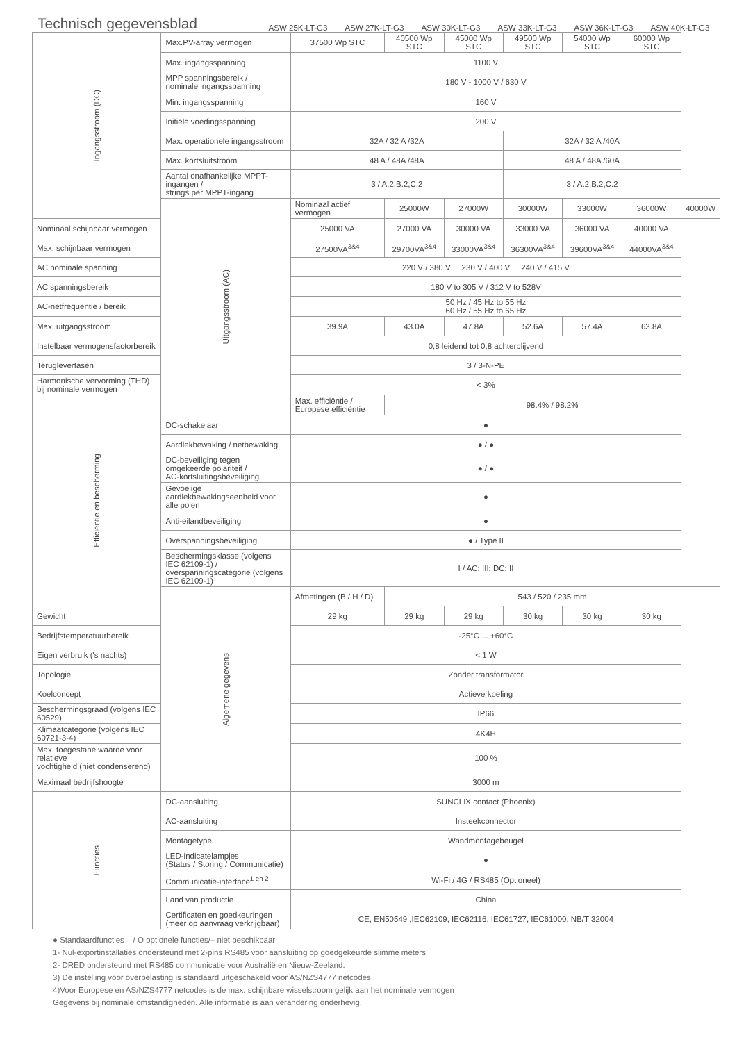Technisch gegevensblad
ASW 25K-LT-G3 ASW 27K-LT-G3 ASW 30K-LT-G3 ASW 33K-LT-G3 ASW 36K-LT-G3 ASW 40K-LT-G3
| Ingangsstroom (DC) | Max.PV-array vermogen | 37500 Wp STC | 40500 Wp STC | 45000 Wp STC | 49500 Wp STC | 54000 Wp STC | 60000 Wp STC | |
| | Max. ingangsspanning | 1100 V | | | | | | |
| | MPP spanningsbereik / nominale ingangsspanning | 180 V - 1000 V / 630 V | | | | | | |
| | Min. ingangsspanning | 160 V | | | | | | |
| | Initiële voedingsspanning | 200 V | | | | | | |
| | Max. operationele ingangsstroom | 32A / 32 A /32A | | | 32A / 32 A /40A | | | |
| | Max. kortsluitstroom | 48 A / 48A /48A | | | 48 A / 48A /60A | | | |
| | Aantal onafhankelijke MPPT-ingangen / strings per MPPT-ingang | 3 / A:2;B:2;C:2 | | | 3 / A:2;B:2;C:2 | | | |
| | Uitgangsstroom (AC) | Nominaal actief vermogen | 25000W | 27000W | 30000W | 33000W | 36000W | 40000W |
| Nominaal schijnbaar vermogen | | 25000 VA | 27000 VA | 30000 VA | 33000 VA | 36000 VA | 40000 VA | |
| Max. schijnbaar vermogen | | 27500VA<sup>3&4</sup> | 29700VA<sup>3&4</sup> | 33000VA<sup>3&4</sup> | 36300VA<sup>3&4</sup> | 39600VA<sup>3&4</sup> | 44000VA<sup>3&4</sup> | |
| AC nominale spanning | | 220 V / 380 V 230 V / 400 V 240 V / 415 V | | | | | | |
| AC spanningsbereik | | 180 V to 305 V / 312 V to 528V | | | | | | |
| AC-netfrequentie / bereik | | 50 Hz / 45 Hz to 55 Hz 60 Hz / 55 Hz to 65 Hz | | | | | | |
| Max. uitgangsstroom | | 39.9A | 43.0A | 47.8A | 52.6A | 57.4A | 63.8A | |
| Instelbaar vermogensfactorbereik | | 0,8 leidend tot 0,8 achterblijvend | | | | | | |
| Terugleverfasen | | 3 / 3-N-PE | | | | | | |
| Harmonische vervorming (THD) bij nominale vermogen | | < 3% | | | | | | |
| Efficiëntie en bescherming | | Max. efficiëntie / Europese efficiëntie | 98.4% / 98.2% | | | | | |
| | DC-schakelaar | ● | | | | | | |
| | Aardlekbewaking / netbewaking | ● / ● | | | | | | |
| | DC-beveiliging tegen omgekeerde polariteit / AC-kortsluitingsbeveiliging | ● / ● | | | | | | |
| | Gevoelige aardlekbewakingseenheid voor alle polen | ● | | | | | | |
| | Anti-eilandbeveiliging | ● | | | | | | |
| | Overspanningsbeveiliging | ● / Type II | | | | | | |
| | Beschermingsklasse (volgens IEC 62109-1) / overspanningscategorie (volgens IEC 62109-1) | I / AC: III; DC: II | | | | | | |
| | Algemene gegevens | Afmetingen (B / H / D) | 543 / 520 / 235 mm | | | | | |
| Gewicht | | 29 kg | 29 kg | 29 kg | 30 kg | 30 kg | 30 kg | |
| Bedrijfstemperatuurbereik | | -25°C ... +60°C | | | | | | |
| Eigen verbruik ('s nachts) | | < 1 W | | | | | | |
| Topologie | | Zonder transformator | | | | | | |
| Koelconcept | | Actieve koeling | | | | | | |
| Beschermingsgraad (volgens IEC 60529) | | IP66 | | | | | | |
| Klimaatcategorie (volgens IEC 60721-3-4) | | 4K4H | | | | | | |
| Max. toegestane waarde voor relatieve vochtigheid (niet condenserend) | | 100 % | | | | | | |
| Maximaal bedrijfshoogte | | 3000 m | | | | | | |
| Functies | DC-aansluiting | SUNCLIX contact (Phoenix) | | | | | | |
| | AC-aansluiting | Insteekconnector | | | | | | |
| | Montagetype | Wandmontagebeugel | | | | | | |
| | LED-indicatelampjes (Status / Storing / Communicatie) | ● | | | | | | |
| | Communicatie-interface<sup>1 en 2</sup> | Wi-Fi / 4G / RS485 (Optioneel) | | | | | | |
| | Land van productie | China | | | | | | |
| | Certificaten en goedkeuringen (meer op aanvraag verkrijgbaar) | CE, EN50549 ,IEC62109, IEC62116, IEC61727, IEC61000, NB/T 32004 | | | | | | |
● Standaardfuncties / O optionele functies/– niet beschikbaar
1- Nul-exportinstallaties ondersteund met 2-pins RS485 voor aansluiting op goedgekeurde slimme meters
2- DRED ondersteund met RS485 communicatie voor Australië en Nieuw-Zeeland.
3) De instelling voor overbelasting is standaard uitgeschakeld voor AS/NZS4777 netcodes
4)Voor Europese en AS/NZS4777 netcodes is de max. schijnbare wisselstroom gelijk aan het nominale vermogen
Gegevens bij nominale omstandigheden. Alle informatie is aan verandering onderhevig.